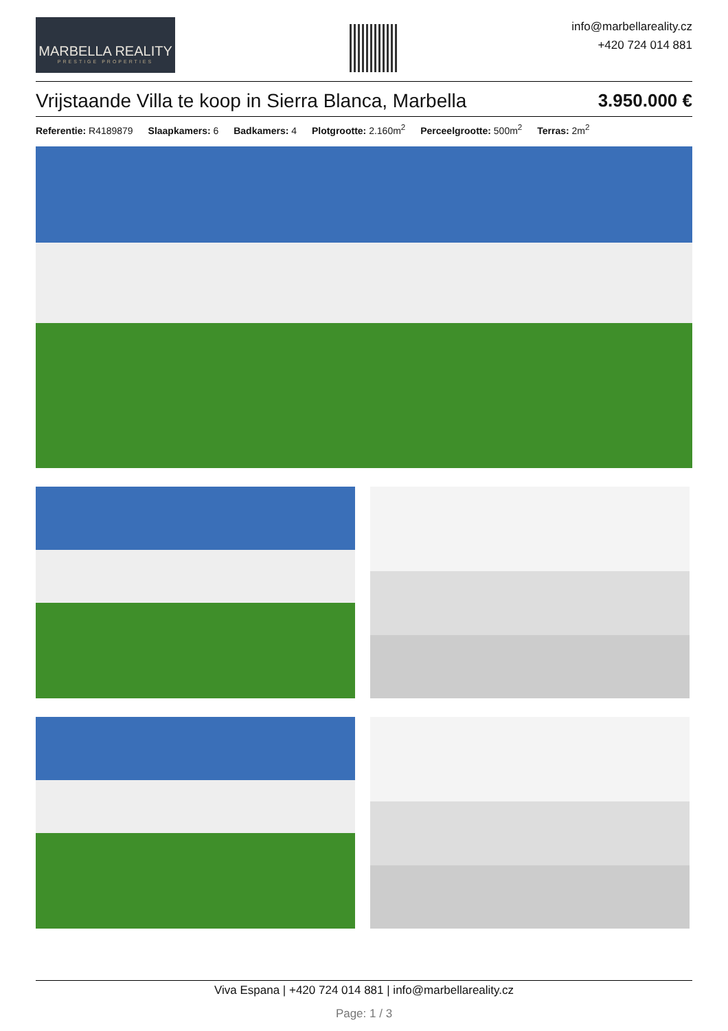MARBELLA REALITY
PRESTIGE PROPERTIES
info@marbellareality.cz
+420 724 014 881
Vrijstaande Villa te koop in Sierra Blanca, Marbella 3.950.000 €
Referentie: R4189879 Slaapkamers: 6 Badkamers: 4 Plotgrootte: 2.160m<sup>2</sup> Perceelgrootte: 500m<sup>2</sup> Terras: 2m<sup>2</sup>
Viva Espana | +420 724 014 881 | info@marbellareality.cz
Page: 1 / 3